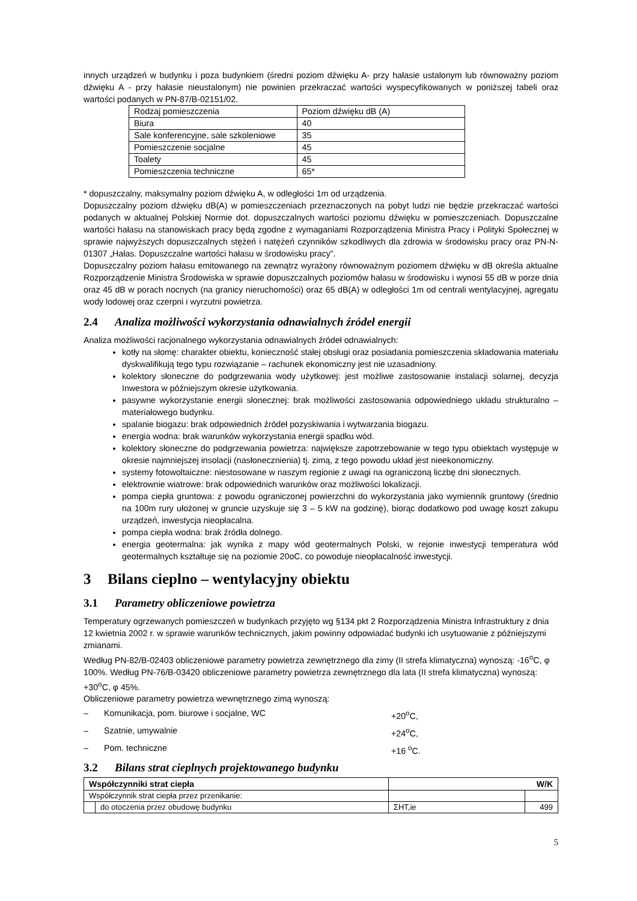innych urządzeń w budynku i poza budynkiem (średni poziom dźwięku A- przy hałasie ustalonym lub równoważny poziom dźwięku A - przy hałasie nieustalonym) nie powinien przekraczać wartości wyspecyfikowanych w poniższej tabeli oraz wartości podanych w PN-87/B-02151/02.
| Rodzaj pomieszczenia | Poziom dźwięku dB (A) |
| Biura | 40 |
| Sale konferencyjne, sale szkoleniowe | 35 |
| Pomieszczenie socjalne | 45 |
| Toalety | 45 |
| Pomieszczenia techniczne | 65* |
* dopuszczalny, maksymalny poziom dźwięku A, w odległości 1m od urządzenia.
Dopuszczalny poziom dźwięku dB(A) w pomieszczeniach przeznaczonych na pobyt ludzi nie będzie przekraczać wartości podanych w aktualnej Polskiej Normie dot. dopuszczalnych wartości poziomu dźwięku w pomieszczeniach. Dopuszczalne wartości hałasu na stanowiskach pracy będą zgodne z wymaganiami Rozporządzenia Ministra Pracy i Polityki Społecznej w sprawie najwyższych dopuszczalnych stężeń i natężeń czynników szkodliwych dla zdrowia w środowisku pracy oraz PN-N-01307 „Hałas. Dopuszczalne wartości hałasu w środowisku pracy”.
Dopuszczalny poziom hałasu emitowanego na zewnątrz wyrażony równoważnym poziomem dźwięku w dB określa aktualne Rozporządzenie Ministra Środowiska w sprawie dopuszczalnych poziomów hałasu w środowisku i wynosi 55 dB w porze dnia oraz 45 dB w porach nocnych (na granicy nieruchomości) oraz 65 dB(A) w odległości 1m od centrali wentylacyjnej, agregatu wody lodowej oraz czerpni i wyrzutni powietrza.
2.4 Analiza możliwości wykorzystania odnawialnych źródeł energii
Analiza możliwości racjonalnego wykorzystania odnawialnych źródeł odnawialnych:
kotły na słomę: charakter obiektu, konieczność stałej obsługi oraz posiadania pomieszczenia składowania materiału dyskwalifikują tego typu rozwiązanie – rachunek ekonomiczny jest nie uzasadniony.
kolektory słoneczne do podgrzewania wody użytkowej: jest możliwe zastosowanie instalacji solarnej, decyzja Inwestora w późniejszym okresie użytkowania.
pasywne wykorzystanie energii słonecznej: brak możliwości zastosowania odpowiedniego układu strukturalno – materiałowego budynku.
spalanie biogazu: brak odpowiednich źródeł pozyskiwania i wytwarzania biogazu.
energia wodna: brak warunków wykorzystania energii spadku wód.
kolektory słoneczne do podgrzewania powietrza: największe zapotrzebowanie w tego typu obiektach występuje w okresie najmniejszej insolacji (nasłonecznienia) tj. zimą, z tego powodu układ jest nieekonomiczny.
systemy fotowoltaiczne: niestosowane w naszym regionie z uwagi na ograniczoną liczbę dni słonecznych.
elektrownie wiatrowe: brak odpowiednich warunków oraz możliwości lokalizacji.
pompa ciepła gruntowa: z powodu ograniczonej powierzchni do wykorzystania jako wymiennik gruntowy (średnio na 100m rury ułożonej w gruncie uzyskuje się 3 – 5 kW na godzinę), biorąc dodatkowo pod uwagę koszt zakupu urządzeń, inwestycja nieopłacalna.
pompa ciepła wodna: brak źródła dolnego.
energia geotermalna: jak wynika z mapy wód geotermalnych Polski, w rejonie inwestycji temperatura wód geotermalnych kształtuje się na poziomie 20oC, co powoduje nieopłacalność inwestycji.
3 Bilans cieplno – wentylacyjny obiektu
3.1 Parametry obliczeniowe powietrza
Temperatury ogrzewanych pomieszczeń w budynkach przyjęto wg §134 pkt 2 Rozporządzenia Ministra Infrastruktury z dnia 12 kwietnia 2002 r. w sprawie warunków technicznych, jakim powinny odpowiadać budynki ich usytuowanie z późniejszymi zmianami.
Według PN-82/B-02403 obliczeniowe parametry powietrza zewnętrznego dla zimy (II strefa klimatyczna) wynoszą: -16<sup>o</sup>C, φ 100%. Według PN-76/B-03420 obliczeniowe parametry powietrza zewnętrznego dla lata (II strefa klimatyczna) wynoszą: +30<sup>o</sup>C, φ 45%.
Obliczeniowe parametry powietrza wewnętrznego zimą wynoszą:
– Komunikacja, pom. biurowe i socjalne, WC +20<sup>o</sup>C,
– Szatnie, umywalnie +24<sup>o</sup>C,
– Pom. techniczne +16 <sup>o</sup>C.
3.2 Bilans strat cieplnych projektowanego budynku
| Współczynniki strat ciepła | | W/K | |
| --- | --- | --- | --- |
| Współczynnik strat ciepła przez przenikanie: | | | |
| | do otoczenia przez obudowę budynku | ΣHT,ie | 499 |
5